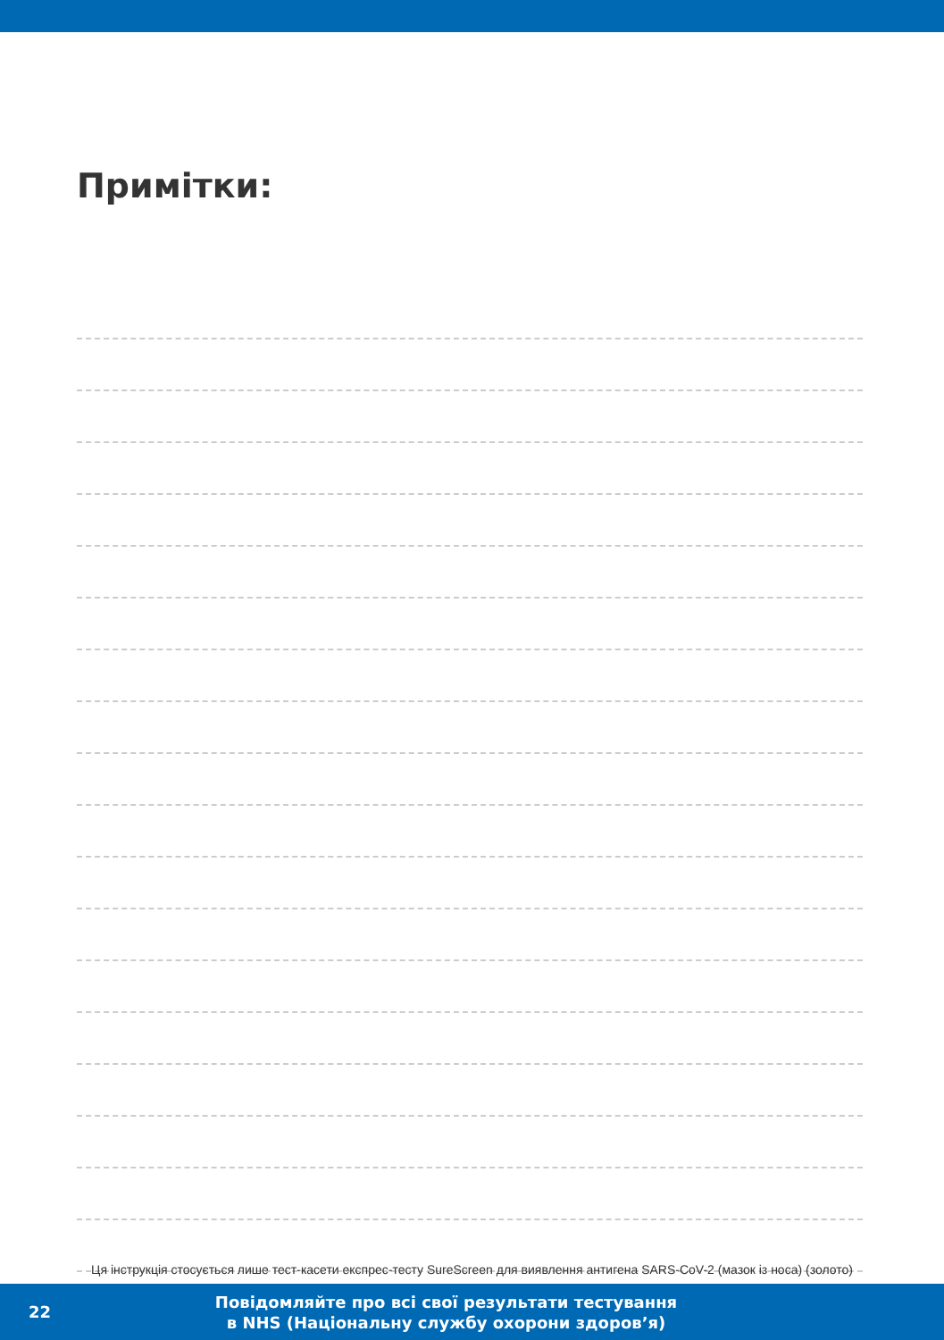Примітки:
Ця інструкція стосується лише тест-касети експрес-тесту SureScreen для виявлення антигена SARS-CoV-2 (мазок із носа) (золото)
22
Повідомляйте про всі свої результати тестування
в NHS (Національну службу охорони здоров’я)